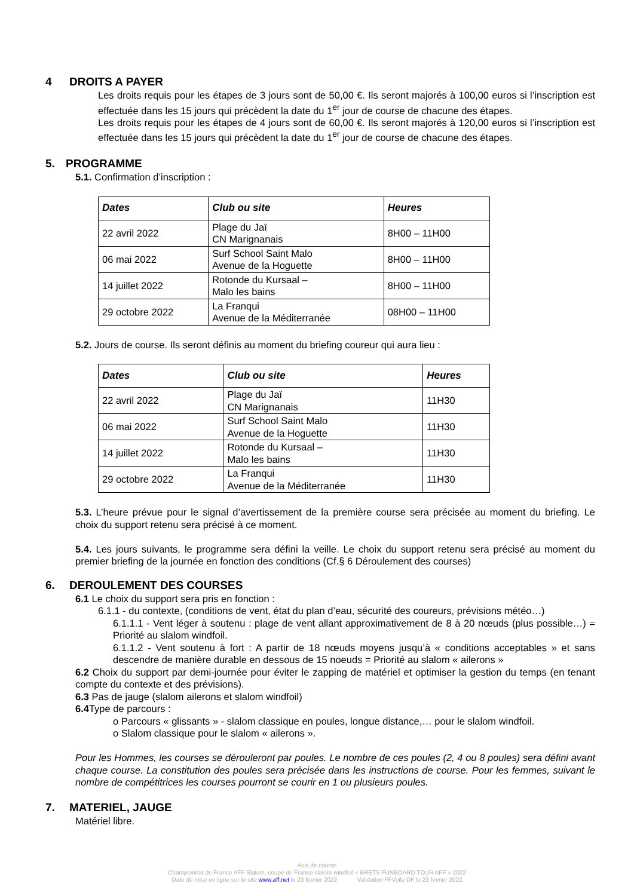4 DROITS A PAYER
Les droits requis pour les étapes de 3 jours sont de 50,00 €. Ils seront majorés à 100,00 euros si l’inscription est effectuée dans les 15 jours qui précèdent la date du 1<sup>er</sup> jour de course de chacune des étapes.
Les droits requis pour les étapes de 4 jours sont de 60,00 €. Ils seront majorés à 120,00 euros si l’inscription est effectuée dans les 15 jours qui précèdent la date du 1<sup>er</sup> jour de course de chacune des étapes.
5. PROGRAMME
5.1. Confirmation d’inscription :
| Dates | Club ou site | Heures |
| --- | --- | --- |
| 22 avril 2022 | Plage du Jaï CN Marignanais | 8H00 – 11H00 |
| 06 mai 2022 | Surf School Saint Malo Avenue de la Hoguette | 8H00 – 11H00 |
| 14 juillet 2022 | Rotonde du Kursaal – Malo les bains | 8H00 – 11H00 |
| 29 octobre 2022 | La Franqui Avenue de la Méditerranée | 08H00 – 11H00 |
5.2. Jours de course. Ils seront définis au moment du briefing coureur qui aura lieu :
| Dates | Club ou site | Heures |
| --- | --- | --- |
| 22 avril 2022 | Plage du Jaï CN Marignanais | 11H30 |
| 06 mai 2022 | Surf School Saint Malo Avenue de la Hoguette | 11H30 |
| 14 juillet 2022 | Rotonde du Kursaal – Malo les bains | 11H30 |
| 29 octobre 2022 | La Franqui Avenue de la Méditerranée | 11H30 |
5.3. L’heure prévue pour le signal d’avertissement de la première course sera précisée au moment du briefing. Le choix du support retenu sera précisé à ce moment.
5.4. Les jours suivants, le programme sera défini la veille. Le choix du support retenu sera précisé au moment du premier briefing de la journée en fonction des conditions (Cf.§ 6 Déroulement des courses)
6. DEROULEMENT DES COURSES
6.1 Le choix du support sera pris en fonction :
6.1.1 - du contexte, (conditions de vent, état du plan d’eau, sécurité des coureurs, prévisions météo…)
6.1.1.1 - Vent léger à soutenu : plage de vent allant approximativement de 8 à 20 nœuds (plus possible…) = Priorité au slalom windfoil.
6.1.1.2 - Vent soutenu à fort : A partir de 18 nœuds moyens jusqu’à « conditions acceptables » et sans descendre de manière durable en dessous de 15 noeuds = Priorité au slalom « ailerons »
6.2 Choix du support par demi-journée pour éviter le zapping de matériel et optimiser la gestion du temps (en tenant compte du contexte et des prévisions).
6.3 Pas de jauge (slalom ailerons et slalom windfoil)
6.4 Type de parcours :
o Parcours « glissants » - slalom classique en poules, longue distance,… pour le slalom windfoil.
o Slalom classique pour le slalom « ailerons ».
Pour les Hommes, les courses se dérouleront par poules. Le nombre de ces poules (2, 4 ou 8 poules) sera défini avant chaque course. La constitution des poules sera précisée dans les instructions de course. Pour les femmes, suivant le nombre de compétitrices les courses pourront se courir en 1 ou plusieurs poules.
7. MATERIEL, JAUGE
Matériel libre.
Avis de course
Championnat de France AFF Slalom, coupe de France slalom windfoil « BRETS FUNBOARD TOUR AFF » 2022
Date de mise en ligne sur le site www.aff.net le 23 février 2022 Validation FFVoile DF le 23 février 2022